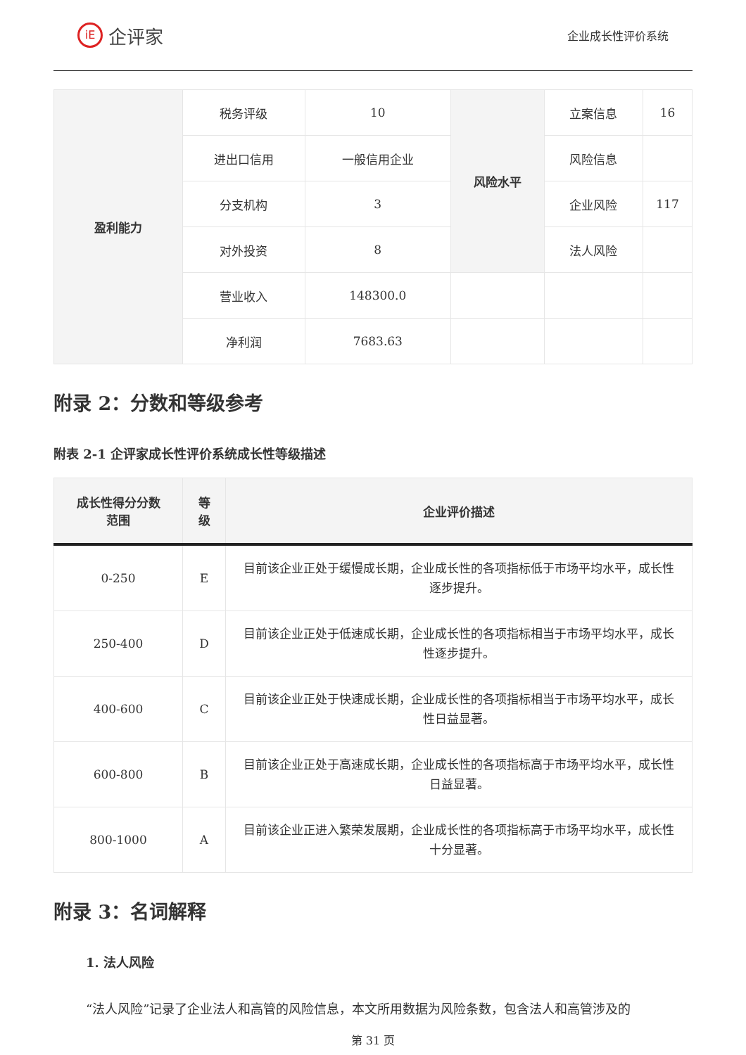iE 企评家
企业成长性评价系统
| 盈利能力 | 税务评级 | 10 | 风险水平 | 立案信息 | 16 |
| | 进出口信用 | 一般信用企业 | | 风险信息 | |
| | 分支机构 | 3 | | 企业风险 | 117 |
| | 对外投资 | 8 | | 法人风险 | |
| | 营业收入 | 148300.0 | | | |
| | 净利润 | 7683.63 | | | |
附录 2：分数和等级参考
附表 2-1 企评家成长性评价系统成长性等级描述
| 成长性得分分数 范围 | 等 级 | 企业评价描述 |
| --- | --- | --- |
| 0-250 | E | 目前该企业正处于缓慢成长期，企业成长性的各项指标低于市场平均水平，成长性逐步提升。 |
| 250-400 | D | 目前该企业正处于低速成长期，企业成长性的各项指标相当于市场平均水平，成长性逐步提升。 |
| 400-600 | C | 目前该企业正处于快速成长期，企业成长性的各项指标相当于市场平均水平，成长性日益显著。 |
| 600-800 | B | 目前该企业正处于高速成长期，企业成长性的各项指标高于市场平均水平，成长性日益显著。 |
| 800-1000 | A | 目前该企业正进入繁荣发展期，企业成长性的各项指标高于市场平均水平，成长性十分显著。 |
附录 3：名词解释
1. 法人风险
“法人风险”记录了企业法人和高管的风险信息，本文所用数据为风险条数，包含法人和高管涉及的
第 31 页